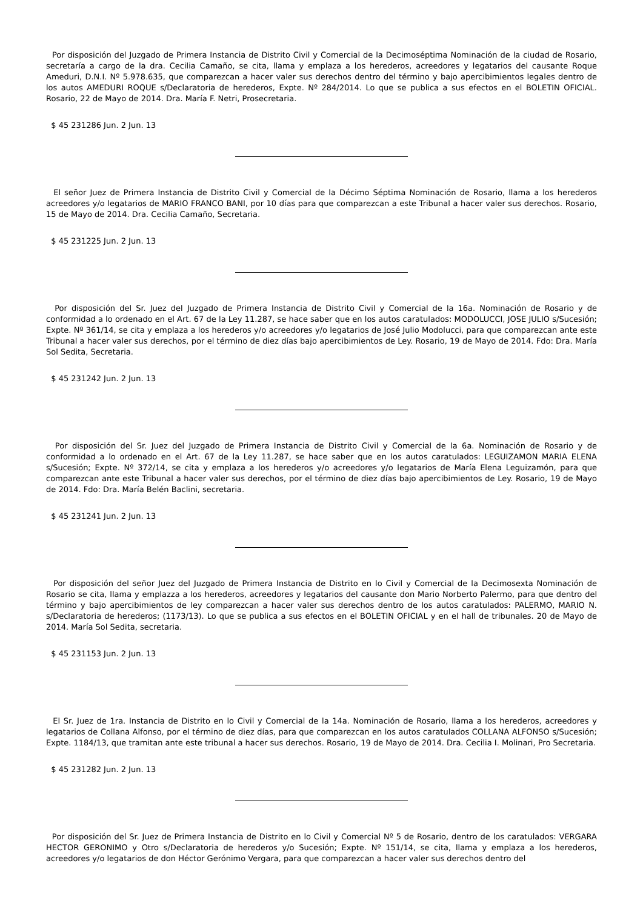Por disposición del Juzgado de Primera Instancia de Distrito Civil y Comercial de la Decimoséptima Nominación de la ciudad de Rosario, secretaría a cargo de la dra. Cecilia Camaño, se cita, llama y emplaza a los herederos, acreedores y legatarios del causante Roque Ameduri, D.N.I. Nº 5.978.635, que comparezcan a hacer valer sus derechos dentro del término y bajo apercibimientos legales dentro de los autos AMEDURI ROQUE s/Declaratoria de herederos, Expte. Nº 284/2014. Lo que se publica a sus efectos en el BOLETIN OFICIAL. Rosario, 22 de Mayo de 2014. Dra. María F. Netri, Prosecretaria.
$ 45 231286 Jun. 2 Jun. 13
El señor Juez de Primera Instancia de Distrito Civil y Comercial de la Décimo Séptima Nominación de Rosario, llama a los herederos acreedores y/o legatarios de MARIO FRANCO BANI, por 10 días para que comparezcan a este Tribunal a hacer valer sus derechos. Rosario, 15 de Mayo de 2014. Dra. Cecilia Camaño, Secretaria.
$ 45 231225 Jun. 2 Jun. 13
Por disposición del Sr. Juez del Juzgado de Primera Instancia de Distrito Civil y Comercial de la 16a. Nominación de Rosario y de conformidad a lo ordenado en el Art. 67 de la Ley 11.287, se hace saber que en los autos caratulados: MODOLUCCI, JOSE JULIO s/Sucesión; Expte. Nº 361/14, se cita y emplaza a los herederos y/o acreedores y/o legatarios de José Julio Modolucci, para que comparezcan ante este Tribunal a hacer valer sus derechos, por el término de diez días bajo apercibimientos de Ley. Rosario, 19 de Mayo de 2014. Fdo: Dra. María Sol Sedita, Secretaria.
$ 45 231242 Jun. 2 Jun. 13
Por disposición del Sr. Juez del Juzgado de Primera Instancia de Distrito Civil y Comercial de la 6a. Nominación de Rosario y de conformidad a lo ordenado en el Art. 67 de la Ley 11.287, se hace saber que en los autos caratulados: LEGUIZAMON MARIA ELENA s/Sucesión; Expte. Nº 372/14, se cita y emplaza a los herederos y/o acreedores y/o legatarios de María Elena Leguizamón, para que comparezcan ante este Tribunal a hacer valer sus derechos, por el término de diez días bajo apercibimientos de Ley. Rosario, 19 de Mayo de 2014. Fdo: Dra. María Belén Baclini, secretaria.
$ 45 231241 Jun. 2 Jun. 13
Por disposición del señor Juez del Juzgado de Primera Instancia de Distrito en lo Civil y Comercial de la Decimosexta Nominación de Rosario se cita, llama y emplazza a los herederos, acreedores y legatarios del causante don Mario Norberto Palermo, para que dentro del término y bajo apercibimientos de ley comparezcan a hacer valer sus derechos dentro de los autos caratulados: PALERMO, MARIO N. s/Declaratoria de herederos; (1173/13). Lo que se publica a sus efectos en el BOLETIN OFICIAL y en el hall de tribunales. 20 de Mayo de 2014. María Sol Sedita, secretaria.
$ 45 231153 Jun. 2 Jun. 13
El Sr. Juez de 1ra. Instancia de Distrito en lo Civil y Comercial de la 14a. Nominación de Rosario, llama a los herederos, acreedores y legatarios de Collana Alfonso, por el término de diez días, para que comparezcan en los autos caratulados COLLANA ALFONSO s/Sucesión; Expte. 1184/13, que tramitan ante este tribunal a hacer sus derechos. Rosario, 19 de Mayo de 2014. Dra. Cecilia I. Molinari, Pro Secretaria.
$ 45 231282 Jun. 2 Jun. 13
Por disposición del Sr. Juez de Primera Instancia de Distrito en lo Civil y Comercial Nº 5 de Rosario, dentro de los caratulados: VERGARA HECTOR GERONIMO y Otro s/Declaratoria de herederos y/o Sucesión; Expte. Nº 151/14, se cita, llama y emplaza a los herederos, acreedores y/o legatarios de don Héctor Gerónimo Vergara, para que comparezcan a hacer valer sus derechos dentro del